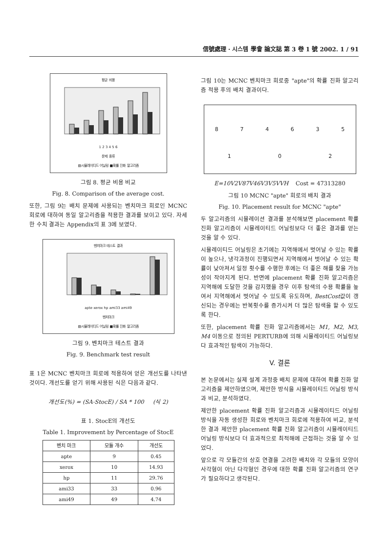信號處理 · 시스템 學會 論文誌 第 3 卷 1 號 2002. 1 / 91
평균 비용
1 2 3 4 5 6
문제 종류
▨시뮬레이티드 어닐링 ■확률 진화 알고리즘
그림 8. 평균 비용 비교
Fig. 8. Comparison of the average cost.
또한, 그림 9는 배치 문제에 사용되는 벤치마크 회로인 MCNC 회로에 대하여 동일 알고리즘을 적용한 결과를 보이고 있다. 자세한 수치 결과는 Appendix의 표 3에 보였다.
벤치마크 테스트 결과
apte xerox hp ami33 ami49
벤치마크
▨시뮬레이티드 어닐링 ■확률 진화 알고리즘
그림 9. 벤치마크 테스트 결과
Fig. 9. Benchmark test result
표 1은 MCNC 벤치마크 회로에 적용하여 얻은 개선도를 나타낸 것이다. 개선도를 얻기 위해 사용된 식은 다음과 같다.
개선도(%) = (SA-StocE) / SA * 100 (식 2)
표 1. StocE의 개선도
Table 1. Improvement by Percentage of StocE
| 벤치 마크 | 모듈 개수 | 개선도 |
| --- | --- | --- |
| apte | 9 | 0.45 |
| xerox | 10 | 14.93 |
| hp | 11 | 29.76 |
| ami33 | 33 | 0.96 |
| ami49 | 49 | 4.74 |
그림 10는 MCNC 벤치마크 회로중 "apte"의 확률 진화 알고리즘 적용 후의 배치 결과이다.
874635102
E=10V2V87V46V3V5VVH Cost = 47313280
그림 10 MCNC "apte" 회로의 배치 결과
Fig. 10. Placement result for MCNC "apte"
두 알고리즘의 시뮬레이션 결과를 분석해보면 placement 확률 진화 알고리즘이 시뮬레이티드 어닐링보다 더 좋은 결과를 얻는 것을 알 수 있다.
시뮬레이티드 어닐링은 초기에는 지역해에서 벗어날 수 있는 확률이 높으나, 냉각과정이 진행되면서 지역해에서 벗어날 수 있는 확률이 낮아져서 일정 횟수를 수행한 후에는 더 좋은 해를 찾을 가능성이 작아지게 된다. 반면에 placement 확률 진화 알고리즘은 지역해에 도달한 것을 감지했을 경우 이후 탐색의 수용 확률을 높여서 지역해에서 벗어날 수 있도록 유도하며, BestCost값이 갱신되는 경우에는 반복횟수를 증가시켜 더 많은 탐색을 할 수 있도록 한다.
또한, placement 확률 진화 알고리즘에서는 M1, M2, M3, M4 이동으로 정의된 PERTURB에 의해 시뮬레이티드 어닐링보다 효과적인 탐색이 가능하다.
V. 결론
본 논문에서는 실제 설계 과정중 배치 문제에 대하여 확률 진화 알고리즘을 제안하였으며, 제안한 방식을 시뮬레이티드 어닐링 방식과 비교, 분석하였다.
제안한 placement 확률 진화 알고리즘과 시뮬레이티드 어닐링 방식을 자동 생성한 회로와 벤치마크 회로에 적용하여 비교, 분석한 결과 제안한 placement 확률 진화 알고리즘이 시뮬레이티드 어닐링 방식보다 더 효과적으로 최적해에 근접하는 것을 알 수 있었다.
앞으로 각 모듈간의 상호 연결을 고려한 배치와 각 모듈의 모양이 사각형이 아닌 다각형인 경우에 대한 확률 진화 알고리즘의 연구가 필요하다고 생각된다.